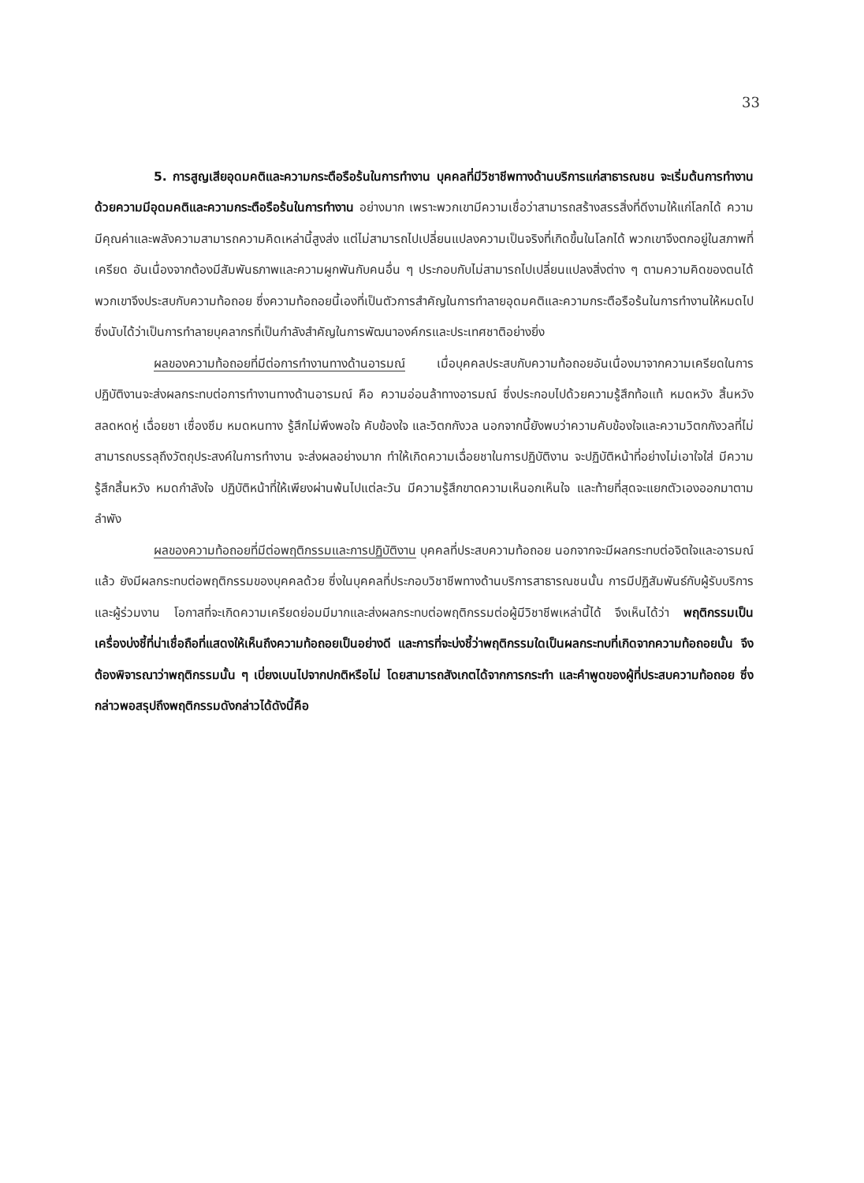33
5. การสูญเสียอุดมคติและความกระตือรือร้นในการทำงาน บุคคลที่มีวิชาชีพทางด้านบริการแก่สาธารณชน จะเริ่มต้นการทำงานด้วยความมีอุดมคติและความกระตือรือร้นในการทำงาน อย่างมาก เพราะพวกเขามีความเชื่อว่าสามารถสร้างสรรสิ่งที่ดีงามให้แก่โลกได้ ความมีคุณค่าและพลังความสามารถความคิดเหล่านี้สูงส่ง แต่ไม่สามารถไปเปลี่ยนแปลงความเป็นจริงที่เกิดขึ้นในโลกได้ พวกเขาจึงตกอยู่ในสภาพที่เครียด อันเนื่องจากต้องมีสัมพันธภาพและความผูกพันกับคนอื่น ๆ ประกอบกับไม่สามารถไปเปลี่ยนแปลงสิ่งต่าง ๆ ตามความคิดของตนได้ พวกเขาจึงประสบกับความท้อถอย ซึ่งความท้อถอยนี้เองที่เป็นตัวการสำคัญในการทำลายอุดมคติและความกระตือรือร้นในการทำงานให้หมดไป ซึ่งนับได้ว่าเป็นการทำลายบุคลากรที่เป็นกำลังสำคัญในการพัฒนาองค์กรและประเทศชาติอย่างยิ่ง
ผลของความท้อถอยที่มีต่อการทำงานทางด้านอารมณ์ เมื่อบุคคลประสบกับความท้อถอยอันเนื่องมาจากความเครียดในการปฏิบัติงานจะส่งผลกระทบต่อการทำงานทางด้านอารมณ์ คือ ความอ่อนล้าทางอารมณ์ ซึ่งประกอบไปด้วยความรู้สึกท้อแท้ หมดหวัง สิ้นหวัง สลดหดหู่ เฉื่อยชา เซื่องซึม หมดหนทาง รู้สึกไม่พึงพอใจ คับข้องใจ และวิตกกังวล นอกจากนี้ยังพบว่าความคับข้องใจและความวิตกกังวลที่ไม่สามารถบรรลุถึงวัตถุประสงค์ในการทำงาน จะส่งผลอย่างมาก ทำให้เกิดความเฉื่อยชาในการปฏิบัติงาน จะปฏิบัติหน้าที่อย่างไม่เอาใจใส่ มีความรู้สึกสิ้นหวัง หมดกำลังใจ ปฏิบัติหน้าที่ให้เพียงผ่านพ้นไปแต่ละวัน มีความรู้สึกขาดความเห็นอกเห็นใจ และท้ายที่สุดจะแยกตัวเองออกมาตามลำพัง
ผลของความท้อถอยที่มีต่อพฤติกรรมและการปฏิบัติงาน บุคคลที่ประสบความท้อถอย นอกจากจะมีผลกระทบต่อจิตใจและอารมณ์แล้ว ยังมีผลกระทบต่อพฤติกรรมของบุคคลด้วย ซึ่งในบุคคลที่ประกอบวิชาชีพทางด้านบริการสาธารณชนนั้น การมีปฏิสัมพันธ์กับผู้รับบริการและผู้ร่วมงาน โอกาสที่จะเกิดความเครียดย่อมมีมากและส่งผลกระทบต่อพฤติกรรมต่อผู้มีวิชาชีพเหล่านี้ได้ จึงเห็นได้ว่า พฤติกรรมเป็นเครื่องบ่งชี้ที่น่าเชื่อถือที่แสดงให้เห็นถึงความท้อถอยเป็นอย่างดี และการที่จะบ่งชี้ว่าพฤติกรรมใดเป็นผลกระทบที่เกิดจากความท้อถอยนั้น จึงต้องพิจารณาว่าพฤติกรรมนั้น ๆ เบี่ยงเบนไปจากปกติหรือไม่ โดยสามารถสังเกตได้จากการกระทำ และคำพูดของผู้ที่ประสบความท้อถอย ซึ่งกล่าวพอสรุปถึงพฤติกรรมดังกล่าวได้ดังนี้คือ